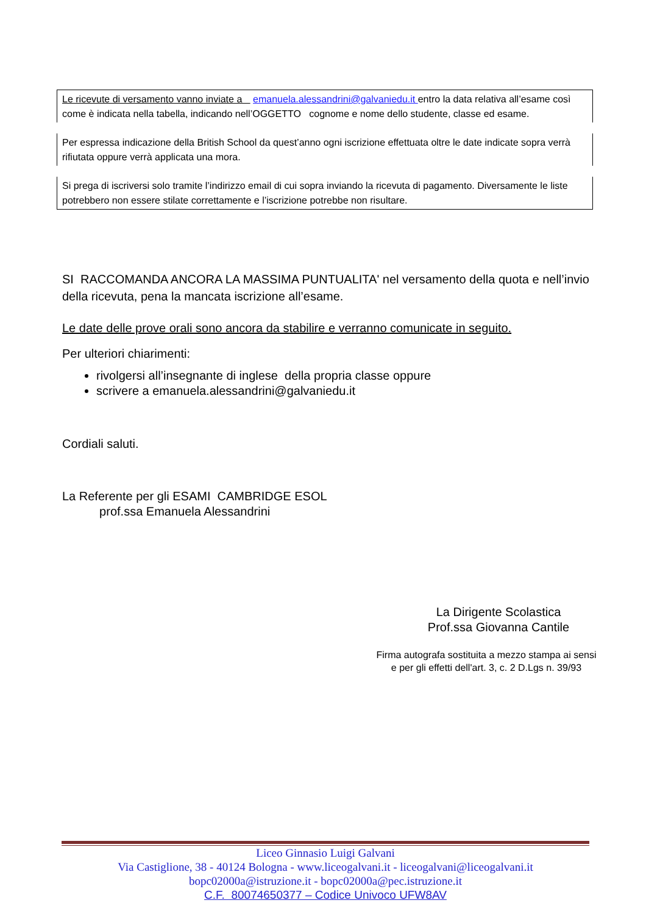Le ricevute di versamento vanno inviate a emanuela.alessandrini@galvaniedu.it entro la data relativa all’esame così come è indicata nella tabella, indicando nell’OGGETTO cognome e nome dello studente, classe ed esame.
Per espressa indicazione della British School da quest’anno ogni iscrizione effettuata oltre le date indicate sopra verrà rifiutata oppure verrà applicata una mora.
Si prega di iscriversi solo tramite l’indirizzo email di cui sopra inviando la ricevuta di pagamento. Diversamente le liste potrebbero non essere stilate correttamente e l’iscrizione potrebbe non risultare.
SI RACCOMANDA ANCORA LA MASSIMA PUNTUALITA' nel versamento della quota e nell’invio della ricevuta, pena la mancata iscrizione all’esame.
Le date delle prove orali sono ancora da stabilire e verranno comunicate in seguito.
Per ulteriori chiarimenti:
rivolgersi all’insegnante di inglese della propria classe oppure
scrivere a emanuela.alessandrini@galvaniedu.it
Cordiali saluti.
La Referente per gli ESAMI CAMBRIDGE ESOL
prof.ssa Emanuela Alessandrini
La Dirigente Scolastica
Prof.ssa Giovanna Cantile
Firma autografa sostituita a mezzo stampa ai sensi
e per gli effetti dell'art. 3, c. 2 D.Lgs n. 39/93
Liceo Ginnasio Luigi Galvani
Via Castiglione, 38 - 40124 Bologna - www.liceogalvani.it - liceogalvani@liceogalvani.it
bopc02000a@istruzione.it - bopc02000a@pec.istruzione.it
C.F. 80074650377 – Codice Univoco UFW8AV